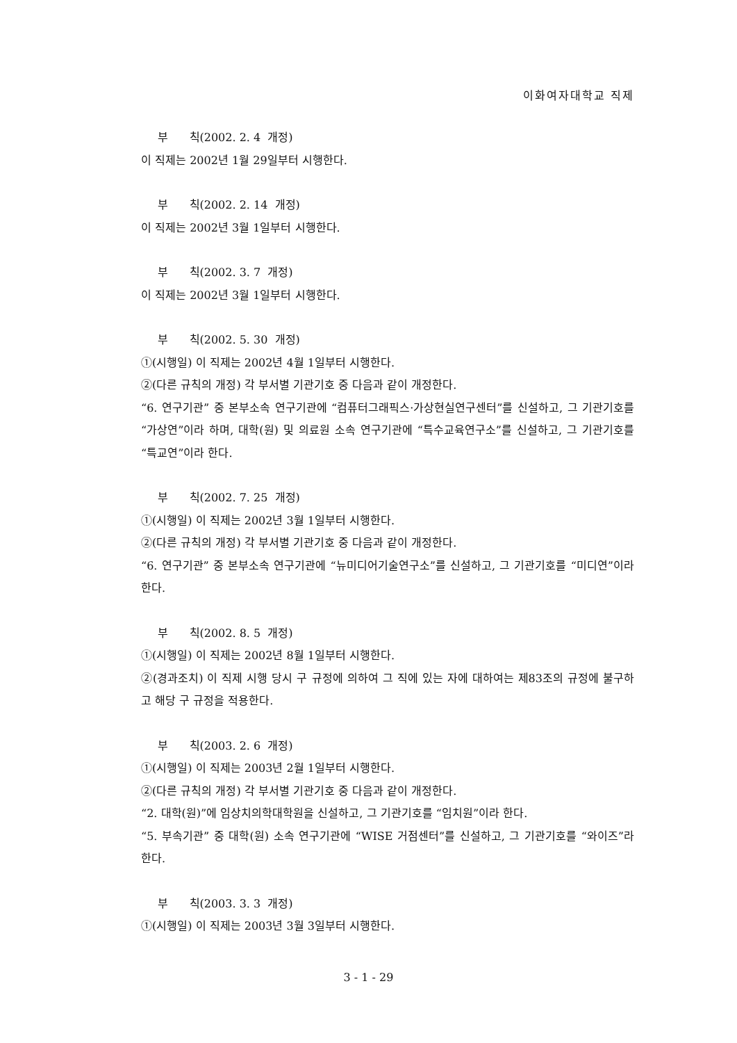이화여자대학교 직제
부 칙(2002. 2. 4 개정)
이 직제는 2002년 1월 29일부터 시행한다.
부 칙(2002. 2. 14 개정)
이 직제는 2002년 3월 1일부터 시행한다.
부 칙(2002. 3. 7 개정)
이 직제는 2002년 3월 1일부터 시행한다.
부 칙(2002. 5. 30 개정)
①(시행일) 이 직제는 2002년 4월 1일부터 시행한다.
②(다른 규칙의 개정) 각 부서별 기관기호 중 다음과 같이 개정한다.
“6. 연구기관” 중 본부소속 연구기관에 “컴퓨터그래픽스·가상현실연구센터”를 신설하고, 그 기관기호를 “가상연”이라 하며, 대학(원) 및 의료원 소속 연구기관에 “특수교육연구소”를 신설하고, 그 기관기호를 “특교연”이라 한다.
부 칙(2002. 7. 25 개정)
①(시행일) 이 직제는 2002년 3월 1일부터 시행한다.
②(다른 규칙의 개정) 각 부서별 기관기호 중 다음과 같이 개정한다.
“6. 연구기관” 중 본부소속 연구기관에 “뉴미디어기술연구소”를 신설하고, 그 기관기호를 “미디연”이라 한다.
부 칙(2002. 8. 5 개정)
①(시행일) 이 직제는 2002년 8월 1일부터 시행한다.
②(경과조치) 이 직제 시행 당시 구 규정에 의하여 그 직에 있는 자에 대하여는 제83조의 규정에 불구하고 해당 구 규정을 적용한다.
부 칙(2003. 2. 6 개정)
①(시행일) 이 직제는 2003년 2월 1일부터 시행한다.
②(다른 규칙의 개정) 각 부서별 기관기호 중 다음과 같이 개정한다.
“2. 대학(원)”에 임상치의학대학원을 신설하고, 그 기관기호를 “임치원”이라 한다.
“5. 부속기관” 중 대학(원) 소속 연구기관에 “WISE 거점센터”를 신설하고, 그 기관기호를 “와이즈”라 한다.
부 칙(2003. 3. 3 개정)
①(시행일) 이 직제는 2003년 3월 3일부터 시행한다.
3 - 1 - 29